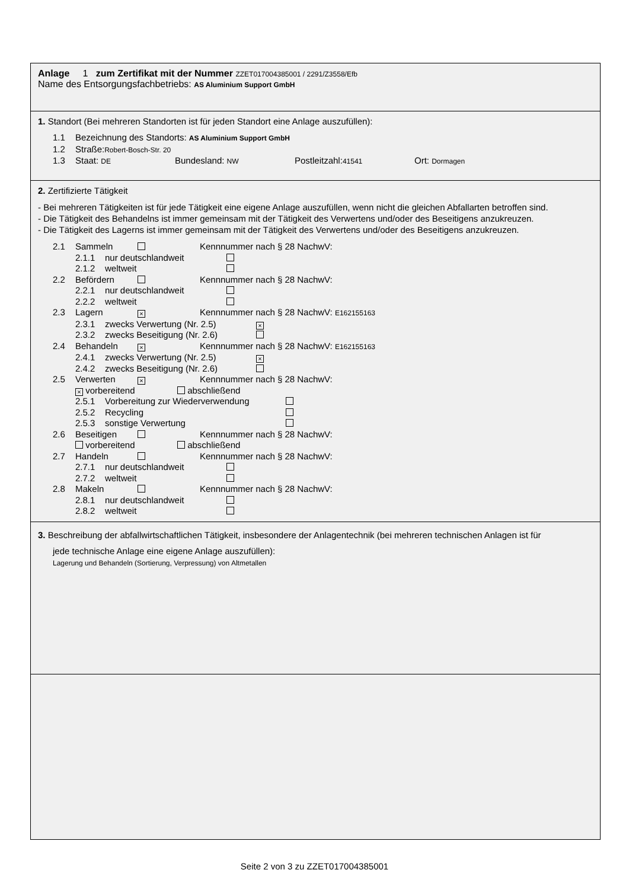Anlage 1 zum Zertifikat mit der Nummer ZZET017004385001 / 2291/Z3558/Efb
Name des Entsorgungsfachbetriebs: AS Aluminium Support GmbH
1. Standort (Bei mehreren Standorten ist für jeden Standort eine Anlage auszufüllen):
1.1 Bezeichnung des Standorts: AS Aluminium Support GmbH
1.2 Straße:Robert-Bosch-Str. 20
1.3 Staat: DE Bundesland: NW Postleitzahl:41541 Ort: Dormagen
2. Zertifizierte Tätigkeit
- Bei mehreren Tätigkeiten ist für jede Tätigkeit eine eigene Anlage auszufüllen, wenn nicht die gleichen Abfallarten betroffen sind.
- Die Tätigkeit des Behandelns ist immer gemeinsam mit der Tätigkeit des Verwertens und/oder des Beseitigens anzukreuzen.
- Die Tätigkeit des Lagerns ist immer gemeinsam mit der Tätigkeit des Verwertens und/oder des Beseitigens anzukreuzen.
2.1 Sammeln Kennnummer nach § 28 NachwV:
2.1.1 nur deutschlandweit
2.1.2 weltweit
2.2 Befördern Kennnummer nach § 28 NachwV:
2.2.1 nur deutschlandweit
2.2.2 weltweit
2.3 Lagern × Kennnummer nach § 28 NachwV: E162155163
2.3.1 zwecks Verwertung (Nr. 2.5) ×
2.3.2 zwecks Beseitigung (Nr. 2.6)
2.4 Behandeln × Kennnummer nach § 28 NachwV: E162155163
2.4.1 zwecks Verwertung (Nr. 2.5) ×
2.4.2 zwecks Beseitigung (Nr. 2.6)
2.5 Verwerten × Kennnummer nach § 28 NachwV:
× vorbereitend abschließend
2.5.1 Vorbereitung zur Wiederverwendung
2.5.2 Recycling
2.5.3 sonstige Verwertung
2.6 Beseitigen Kennnummer nach § 28 NachwV:
vorbereitend abschließend
2.7 Handeln Kennnummer nach § 28 NachwV:
2.7.1 nur deutschlandweit
2.7.2 weltweit
2.8 Makeln Kennnummer nach § 28 NachwV:
2.8.1 nur deutschlandweit
2.8.2 weltweit
3. Beschreibung der abfallwirtschaftlichen Tätigkeit, insbesondere der Anlagentechnik (bei mehreren technischen Anlagen ist für
jede technische Anlage eine eigene Anlage auszufüllen):
Lagerung und Behandeln (Sortierung, Verpressung) von Altmetallen
Seite 2 von 3 zu ZZET017004385001